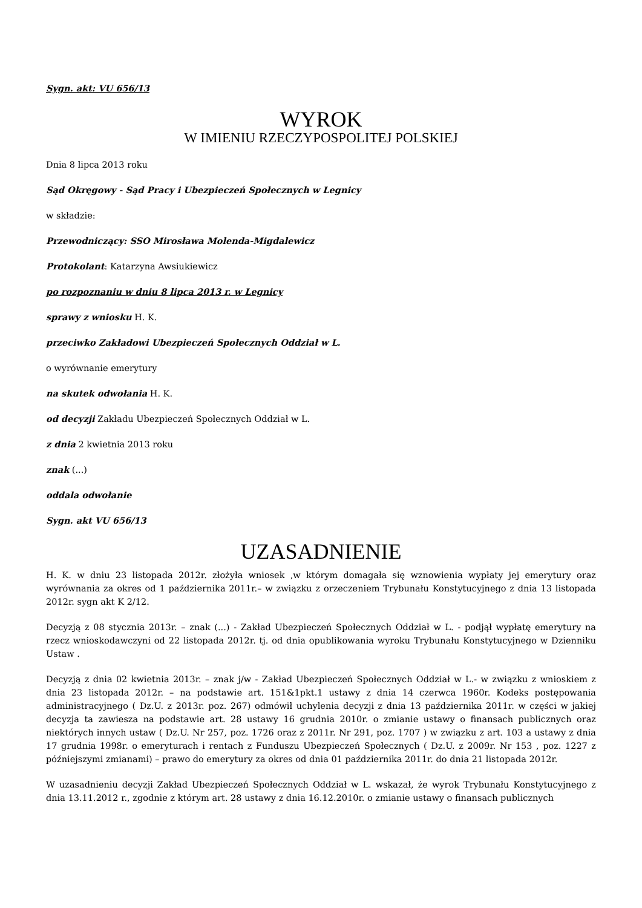Sygn. akt: VU 656/13
WYROK
W IMIENIU RZECZYPOSPOLITEJ POLSKIEJ
Dnia 8 lipca 2013 roku
Sąd Okręgowy - Sąd Pracy i Ubezpieczeń Społecznych w Legnicy
w składzie:
Przewodniczący: SSO Mirosława Molenda-Migdalewicz
Protokolant: Katarzyna Awsiukiewicz
po rozpoznaniu w dniu 8 lipca 2013 r. w Legnicy
sprawy z wniosku H. K.
przeciwko Zakładowi Ubezpieczeń Społecznych Oddział w L.
o wyrównanie emerytury
na skutek odwołania H. K.
od decyzji Zakładu Ubezpieczeń Społecznych Oddział w L.
z dnia 2 kwietnia 2013 roku
znak (...)
oddala odwołanie
Sygn. akt VU 656/13
UZASADNIENIE
H. K. w dniu 23 listopada 2012r. złożyła wniosek ,w którym domagała się wznowienia wypłaty jej emerytury oraz wyrównania za okres od 1 października 2011r.– w związku z orzeczeniem Trybunału Konstytucyjnego z dnia 13 listopada 2012r. sygn akt K 2/12.
Decyzją z 08 stycznia 2013r. – znak (...) - Zakład Ubezpieczeń Społecznych Oddział w L. - podjął wypłatę emerytury na rzecz wnioskodawczyni od 22 listopada 2012r. tj. od dnia opublikowania wyroku Trybunału Konstytucyjnego w Dzienniku Ustaw .
Decyzją z dnia 02 kwietnia 2013r. – znak j/w - Zakład Ubezpieczeń Społecznych Oddział w L.- w związku z wnioskiem z dnia 23 listopada 2012r. – na podstawie art. 151&1pkt.1 ustawy z dnia 14 czerwca 1960r. Kodeks postępowania administracyjnego ( Dz.U. z 2013r. poz. 267) odmówił uchylenia decyzji z dnia 13 października 2011r. w części w jakiej decyzja ta zawiesza na podstawie art. 28 ustawy 16 grudnia 2010r. o zmianie ustawy o finansach publicznych oraz niektórych innych ustaw ( Dz.U. Nr 257, poz. 1726 oraz z 2011r. Nr 291, poz. 1707 ) w związku z art. 103 a ustawy z dnia 17 grudnia 1998r. o emeryturach i rentach z Funduszu Ubezpieczeń Społecznych ( Dz.U. z 2009r. Nr 153 , poz. 1227 z późniejszymi zmianami) – prawo do emerytury za okres od dnia 01 października 2011r. do dnia 21 listopada 2012r.
W uzasadnieniu decyzji Zakład Ubezpieczeń Społecznych Oddział w L. wskazał, że wyrok Trybunału Konstytucyjnego z dnia 13.11.2012 r., zgodnie z którym art. 28 ustawy z dnia 16.12.2010r. o zmianie ustawy o finansach publicznych